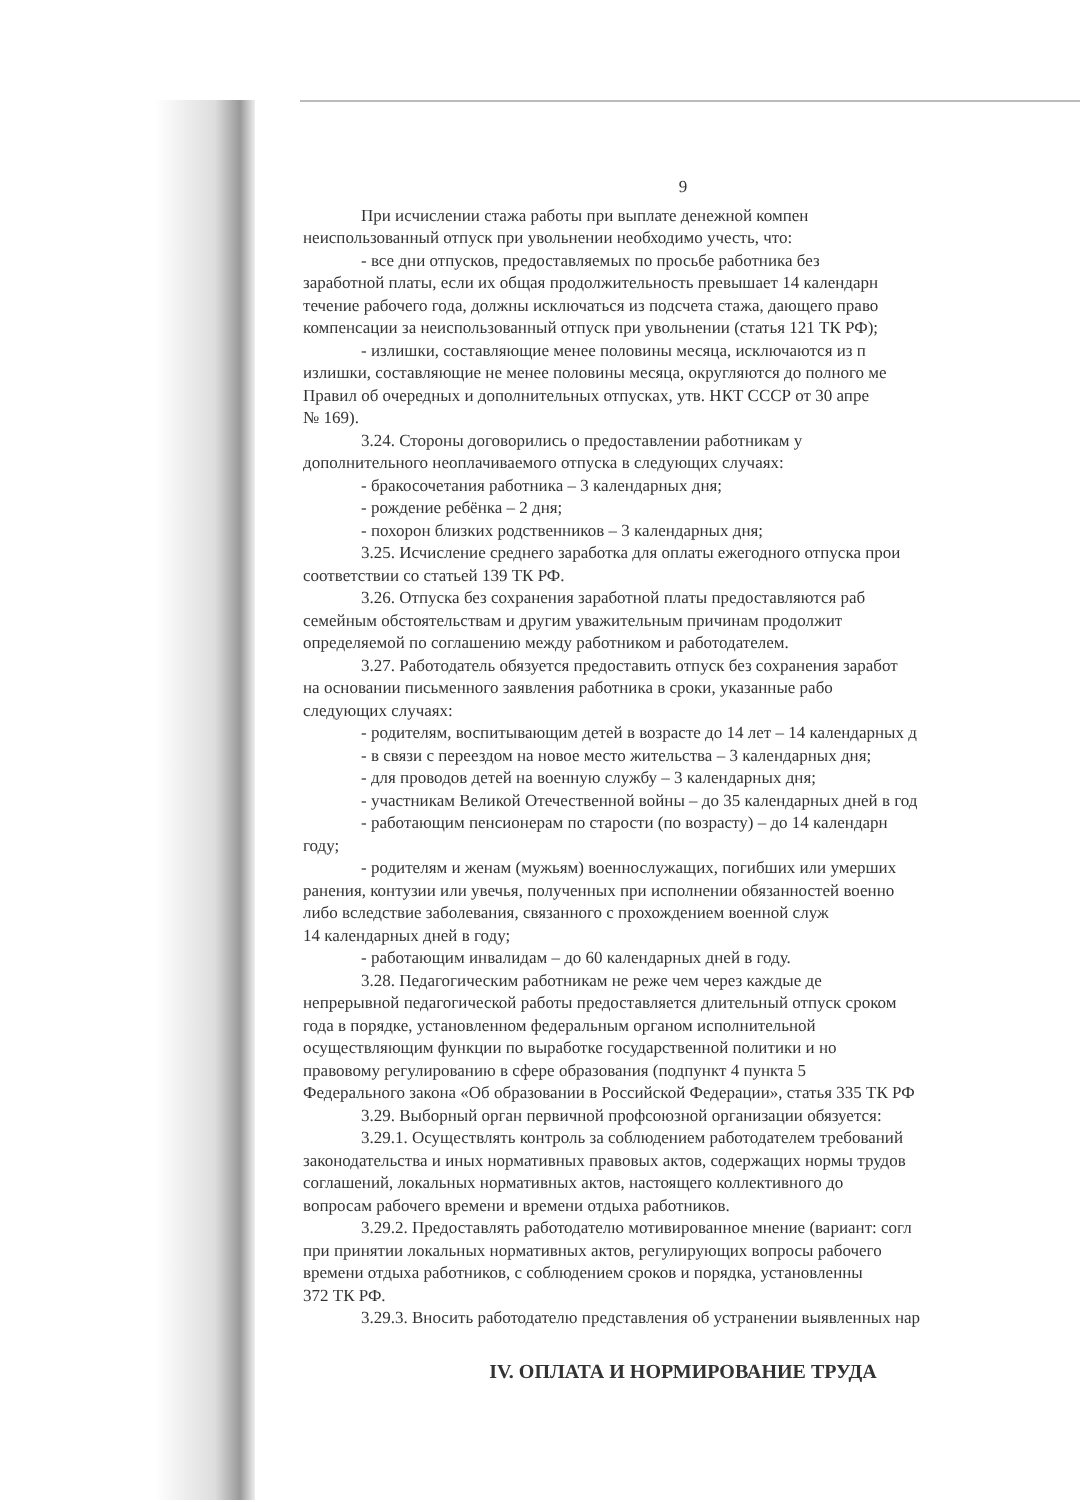9
При исчислении стажа работы при выплате денежной компен
неиспользованный отпуск при увольнении необходимо учесть, что:
- все дни отпусков, предоставляемых по просьбе работника без
заработной платы, если их общая продолжительность превышает 14 календарн
течение рабочего года, должны исключаться из подсчета стажа, дающего право
компенсации за неиспользованный отпуск при увольнении (статья 121 ТК РФ);
- излишки, составляющие менее половины месяца, исключаются из п
излишки, составляющие не менее половины месяца, округляются до полного ме
Правил об очередных и дополнительных отпусках, утв. НКТ СССР от 30 апре
№ 169).
3.24. Стороны договорились о предоставлении работникам у
дополнительного неоплачиваемого отпуска в следующих случаях:
- бракосочетания работника – 3 календарных дня;
- рождение ребёнка – 2 дня;
- похорон близких родственников – 3 календарных дня;
3.25. Исчисление среднего заработка для оплаты ежегодного отпуска прои
соответствии со статьей 139 ТК РФ.
3.26. Отпуска без сохранения заработной платы предоставляются раб
семейным обстоятельствам и другим уважительным причинам продолжит
определяемой по соглашению между работником и работодателем.
3.27. Работодатель обязуется предоставить отпуск без сохранения заработ
на основании письменного заявления работника в сроки, указанные рабо
следующих случаях:
- родителям, воспитывающим детей в возрасте до 14 лет – 14 календарных д
- в связи с переездом на новое место жительства – 3 календарных дня;
- для проводов детей на военную службу – 3 календарных дня;
- участникам Великой Отечественной войны – до 35 календарных дней в год
- работающим пенсионерам по старости (по возрасту) – до 14 календарн
году;
- родителям и женам (мужьям) военнослужащих, погибших или умерших
ранения, контузии или увечья, полученных при исполнении обязанностей военно
либо вследствие заболевания, связанного с прохождением военной служ
14 календарных дней в году;
- работающим инвалидам – до 60 календарных дней в году.
3.28. Педагогическим работникам не реже чем через каждые де
непрерывной педагогической работы предоставляется длительный отпуск сроком
года в порядке, установленном федеральным органом исполнительной
осуществляющим функции по выработке государственной политики и но
правовому регулированию в сфере образования (подпункт 4 пункта 5
Федерального закона «Об образовании в Российской Федерации», статья 335 ТК РФ
3.29. Выборный орган первичной профсоюзной организации обязуется:
3.29.1. Осуществлять контроль за соблюдением работодателем требований
законодательства и иных нормативных правовых актов, содержащих нормы трудов
соглашений, локальных нормативных актов, настоящего коллективного до
вопросам рабочего времени и времени отдыха работников.
3.29.2. Предоставлять работодателю мотивированное мнение (вариант: согл
при принятии локальных нормативных актов, регулирующих вопросы рабочего
времени отдыха работников, с соблюдением сроков и порядка, установленны
372 ТК РФ.
3.29.3. Вносить работодателю представления об устранении выявленных нар
IV. ОПЛАТА И НОРМИРОВАНИЕ ТРУДА